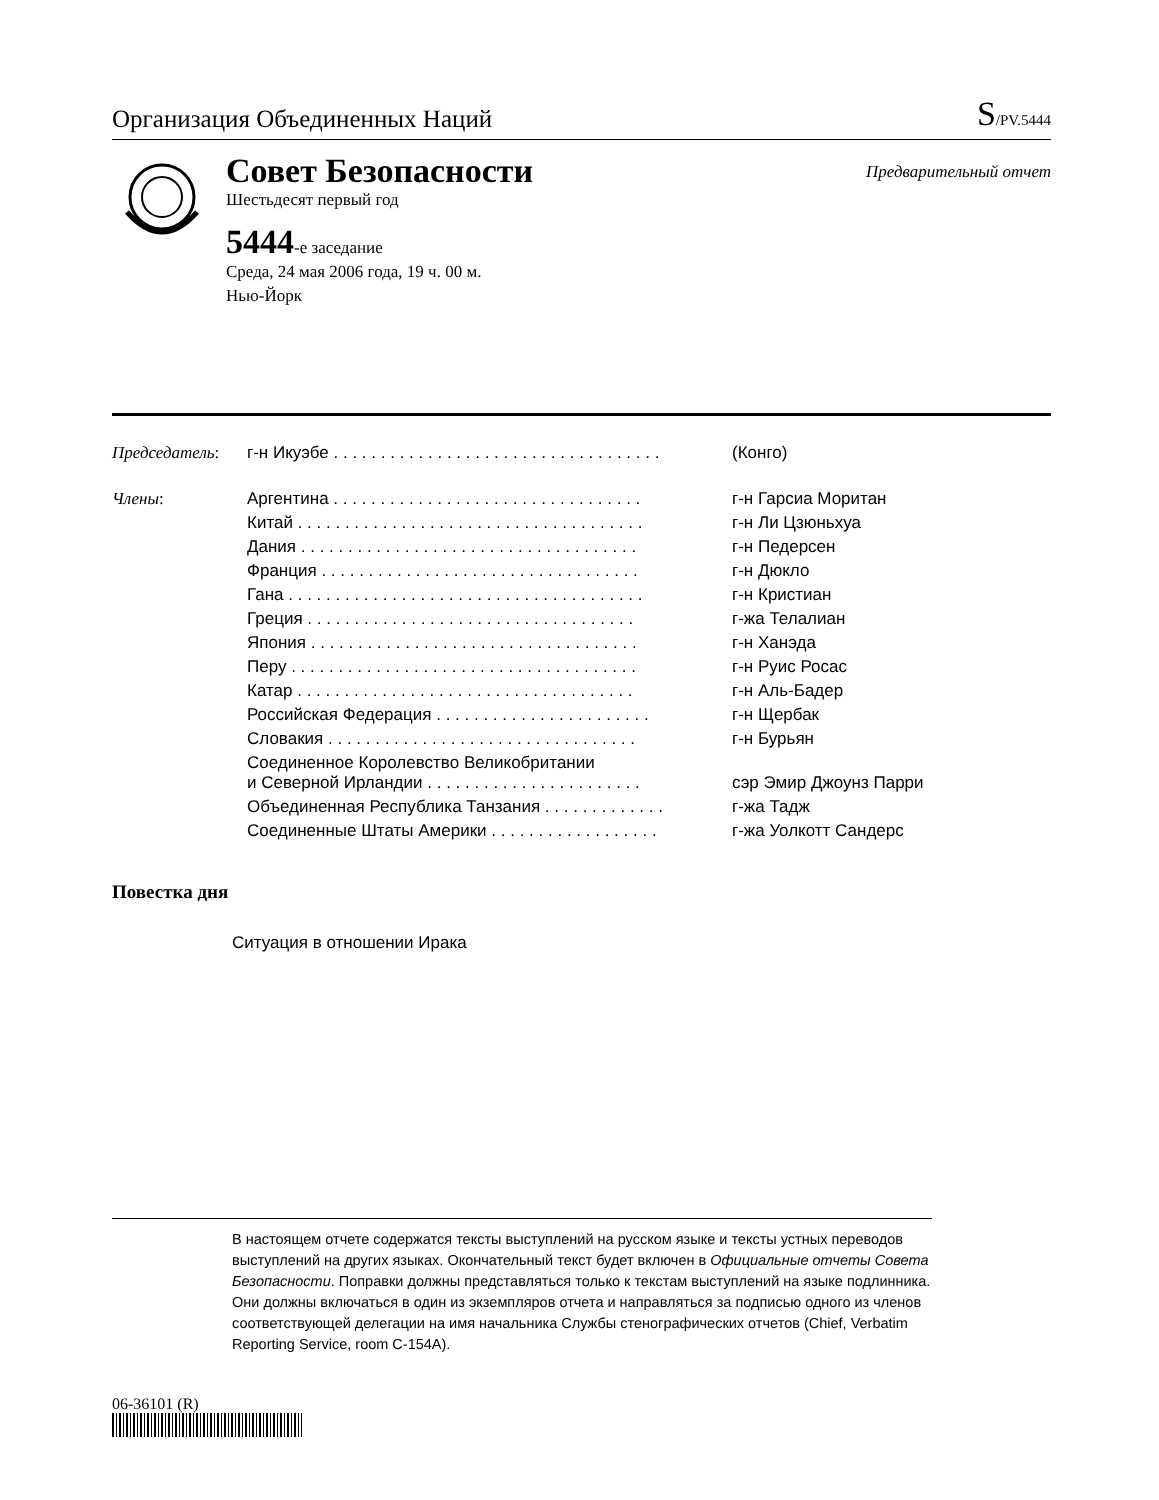Организация Объединенных Наций S/PV.5444
Совет Безопасности
Предварительный отчет
Шестьдесят первый год
5444-е заседание
Среда, 24 мая 2006 года, 19 ч. 00 м.
Нью-Йорк
| Председатель : | г-н Икуэбе . . . . . . . . . . . . . . . . . . . . . . . . . . . . . . . . . . . | (Конго) |
| Члены : | Аргентина . . . . . . . . . . . . . . . . . . . . . . . . . . . . . . . . . | г-н Гарсиа Моритан |
| | Китай . . . . . . . . . . . . . . . . . . . . . . . . . . . . . . . . . . . . . | г-н Ли Цзюньхуа |
| | Дания . . . . . . . . . . . . . . . . . . . . . . . . . . . . . . . . . . . . | г-н Педерсен |
| | Франция . . . . . . . . . . . . . . . . . . . . . . . . . . . . . . . . . . | г-н Дюкло |
| | Гана . . . . . . . . . . . . . . . . . . . . . . . . . . . . . . . . . . . . . . | г-н Кристиан |
| | Греция . . . . . . . . . . . . . . . . . . . . . . . . . . . . . . . . . . . | г-жа Телалиан |
| | Япония . . . . . . . . . . . . . . . . . . . . . . . . . . . . . . . . . . . | г-н Ханэда |
| | Перу . . . . . . . . . . . . . . . . . . . . . . . . . . . . . . . . . . . . . | г-н Руис Росас |
| | Катар . . . . . . . . . . . . . . . . . . . . . . . . . . . . . . . . . . . . | г-н Аль-Бадер |
| | Российская Федерация . . . . . . . . . . . . . . . . . . . . . . . | г-н Щербак |
| | Словакия . . . . . . . . . . . . . . . . . . . . . . . . . . . . . . . . . | г-н Бурьян |
| | Соединенное Королевство Великобритании и Северной Ирландии . . . . . . . . . . . . . . . . . . . . . . . | сэр Эмир Джоунз Парри |
| | Объединенная Республика Танзания . . . . . . . . . . . . . | г-жа Тадж |
| | Соединенные Штаты Америки . . . . . . . . . . . . . . . . . . | г-жа Уолкотт Сандерс |
Повестка дня
Ситуация в отношении Ирака
В настоящем отчете содержатся тексты выступлений на русском языке и тексты устных переводов выступлений на других языках. Окончательный текст будет включен в Официальные отчеты Совета Безопасности. Поправки должны представляться только к текстам выступлений на языке подлинника. Они должны включаться в один из экземпляров отчета и направляться за подписью одного из членов соответствующей делегации на имя начальника Службы стенографических отчетов (Chief, Verbatim Reporting Service, room C-154A).
06-36101 (R)